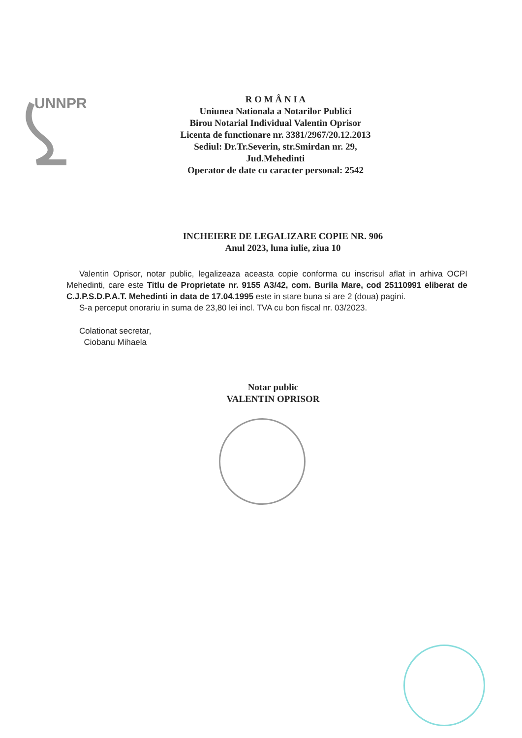UNNPR
R O M Â N I A
Uniunea Nationala a Notarilor Publici
Birou Notarial Individual Valentin Oprisor
Licenta de functionare nr. 3381/2967/20.12.2013
Sediul: Dr.Tr.Severin, str.Smirdan nr. 29,
Jud.Mehedinti
Operator de date cu caracter personal: 2542
INCHEIERE DE LEGALIZARE COPIE NR. 906
Anul 2023, luna iulie, ziua 10
Valentin Oprisor, notar public, legalizeaza aceasta copie conforma cu inscrisul aflat in arhiva OCPI Mehedinti, care este Titlu de Proprietate nr. 9155 A3/42, com. Burila Mare, cod 25110991 eliberat de C.J.P.S.D.P.A.T. Mehedinti in data de 17.04.1995 este in stare buna si are 2 (doua) pagini.
S-a perceput onorariu in suma de 23,80 lei incl. TVA cu bon fiscal nr. 03/2023.
Colationat secretar,
Ciobanu Mihaela
Notar public
VALENTIN OPRISOR